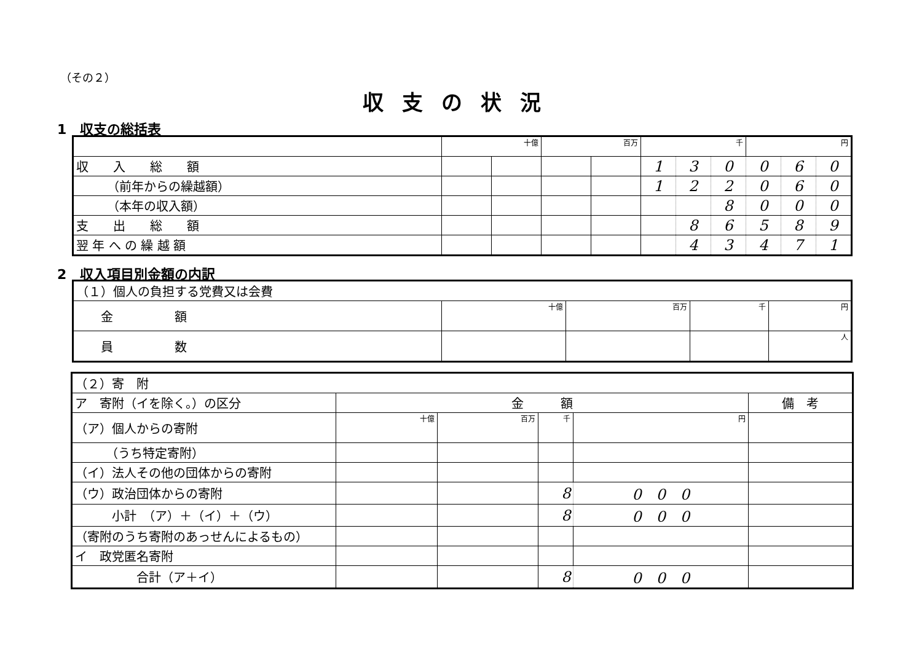（その２）
収支の状況
1　収支の総括表
| | 十億 | | 百万 | | 千 | | | 円 | | |
| 収 入 総 額 | | | | | 1 | 3 | 0 | 0 | 6 | 0 |
| （前年からの繰越額） | | | | | 1 | 2 | 2 | 0 | 6 | 0 |
| （本年の収入額） | | | | | | | 8 | 0 | 0 | 0 |
| 支 出 総 額 | | | | | | 8 | 6 | 5 | 8 | 9 |
| 翌 年 へ の 繰 越 額 | | | | | | 4 | 3 | 4 | 7 | 1 |
2　収入項目別金額の内訳
| （１）個人の負担する党費又は会費 | | | | |
| 金 額 | 十億 | 百万 | 千 | 円 |
| 員 数 | | | | 人 |
| （２）寄 附 | | | | | |
| ア 寄附（イを除く。）の区分 | 金 額 | | | | 備 考 |
| （ア）個人からの寄附 | 十億 | 百万 | 千 | 円 | |
| （うち特定寄附） | | | | | |
| （イ）法人その他の団体からの寄附 | | | | | |
| （ウ）政治団体からの寄附 | | | 8 | 0 0 0 | |
| 小計 （ア）＋（イ）＋（ウ） | | | 8 | 0 0 0 | |
| （寄附のうち寄附のあっせんによるもの） | | | | | |
| イ 政党匿名寄附 | | | | | |
| 合計（ア＋イ） | | | 8 | 0 0 0 | |